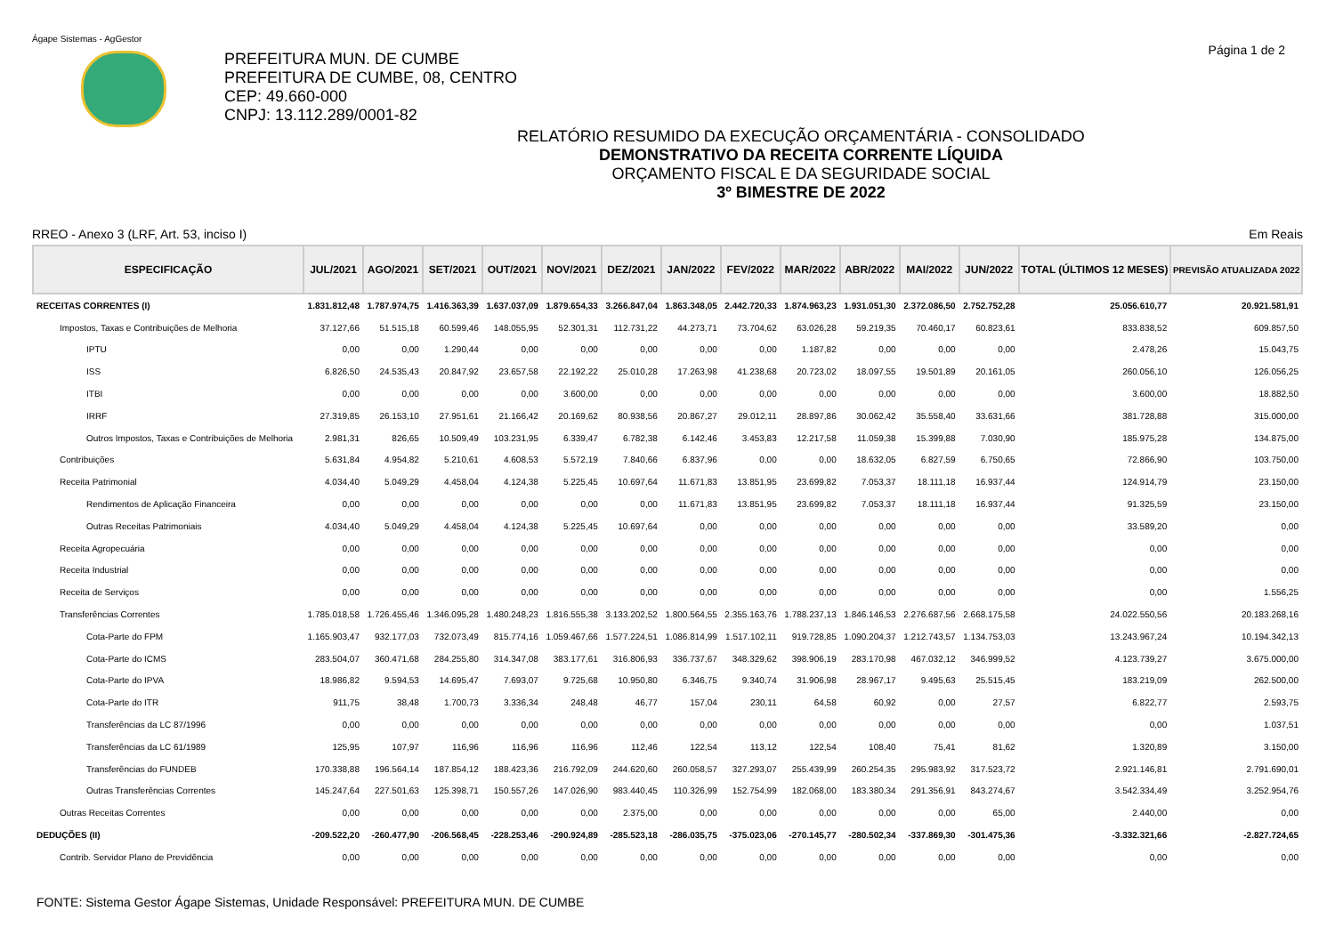Ágape Sistemas - AgGestor
PREFEITURA MUN. DE CUMBE
PREFEITURA DE CUMBE, 08, CENTRO
CEP: 49.660-000
CNPJ: 13.112.289/0001-82
Página 1 de 2
RELATÓRIO RESUMIDO DA EXECUÇÃO ORÇAMENTÁRIA - CONSOLIDADO
DEMONSTRATIVO DA RECEITA CORRENTE LÍQUIDA
ORÇAMENTO FISCAL E DA SEGURIDADE SOCIAL
3º BIMESTRE DE 2022
RREO - Anexo 3 (LRF, Art. 53, inciso I) Em Reais
| ESPECIFICAÇÃO | JUL/2021 | AGO/2021 | SET/2021 | OUT/2021 | NOV/2021 | DEZ/2021 | JAN/2022 | FEV/2022 | MAR/2022 | ABR/2022 | MAI/2022 | JUN/2022 | TOTAL (ÚLTIMOS 12 MESES) | PREVISÃO ATUALIZADA 2022 |
| --- | --- | --- | --- | --- | --- | --- | --- | --- | --- | --- | --- | --- | --- | --- |
| RECEITAS CORRENTES (I) | 1.831.812,48 | 1.787.974,75 | 1.416.363,39 | 1.637.037,09 | 1.879.654,33 | 3.266.847,04 | 1.863.348,05 | 2.442.720,33 | 1.874.963,23 | 1.931.051,30 | 2.372.086,50 | 2.752.752,28 | 25.056.610,77 | 20.921.581,91 |
| Impostos, Taxas e Contribuições de Melhoria | 37.127,66 | 51.515,18 | 60.599,46 | 148.055,95 | 52.301,31 | 112.731,22 | 44.273,71 | 73.704,62 | 63.026,28 | 59.219,35 | 70.460,17 | 60.823,61 | 833.838,52 | 609.857,50 |
| IPTU | 0,00 | 0,00 | 1.290,44 | 0,00 | 0,00 | 0,00 | 0,00 | 0,00 | 1.187,82 | 0,00 | 0,00 | 0,00 | 2.478,26 | 15.043,75 |
| ISS | 6.826,50 | 24.535,43 | 20.847,92 | 23.657,58 | 22.192,22 | 25.010,28 | 17.263,98 | 41.238,68 | 20.723,02 | 18.097,55 | 19.501,89 | 20.161,05 | 260.056,10 | 126.056,25 |
| ITBI | 0,00 | 0,00 | 0,00 | 0,00 | 3.600,00 | 0,00 | 0,00 | 0,00 | 0,00 | 0,00 | 0,00 | 0,00 | 3.600,00 | 18.882,50 |
| IRRF | 27.319,85 | 26.153,10 | 27.951,61 | 21.166,42 | 20.169,62 | 80.938,56 | 20.867,27 | 29.012,11 | 28.897,86 | 30.062,42 | 35.558,40 | 33.631,66 | 381.728,88 | 315.000,00 |
| Outros Impostos, Taxas e Contribuições de Melhoria | 2.981,31 | 826,65 | 10.509,49 | 103.231,95 | 6.339,47 | 6.782,38 | 6.142,46 | 3.453,83 | 12.217,58 | 11.059,38 | 15.399,88 | 7.030,90 | 185.975,28 | 134.875,00 |
| Contribuições | 5.631,84 | 4.954,82 | 5.210,61 | 4.608,53 | 5.572,19 | 7.840,66 | 6.837,96 | 0,00 | 0,00 | 18.632,05 | 6.827,59 | 6.750,65 | 72.866,90 | 103.750,00 |
| Receita Patrimonial | 4.034,40 | 5.049,29 | 4.458,04 | 4.124,38 | 5.225,45 | 10.697,64 | 11.671,83 | 13.851,95 | 23.699,82 | 7.053,37 | 18.111,18 | 16.937,44 | 124.914,79 | 23.150,00 |
| Rendimentos de Aplicação Financeira | 0,00 | 0,00 | 0,00 | 0,00 | 0,00 | 0,00 | 11.671,83 | 13.851,95 | 23.699,82 | 7.053,37 | 18.111,18 | 16.937,44 | 91.325,59 | 23.150,00 |
| Outras Receitas Patrimoniais | 4.034,40 | 5.049,29 | 4.458,04 | 4.124,38 | 5.225,45 | 10.697,64 | 0,00 | 0,00 | 0,00 | 0,00 | 0,00 | 0,00 | 33.589,20 | 0,00 |
| Receita Agropecuária | 0,00 | 0,00 | 0,00 | 0,00 | 0,00 | 0,00 | 0,00 | 0,00 | 0,00 | 0,00 | 0,00 | 0,00 | 0,00 | 0,00 |
| Receita Industrial | 0,00 | 0,00 | 0,00 | 0,00 | 0,00 | 0,00 | 0,00 | 0,00 | 0,00 | 0,00 | 0,00 | 0,00 | 0,00 | 0,00 |
| Receita de Serviços | 0,00 | 0,00 | 0,00 | 0,00 | 0,00 | 0,00 | 0,00 | 0,00 | 0,00 | 0,00 | 0,00 | 0,00 | 0,00 | 1.556,25 |
| Transferências Correntes | 1.785.018,58 | 1.726.455,46 | 1.346.095,28 | 1.480.248,23 | 1.816.555,38 | 3.133.202,52 | 1.800.564,55 | 2.355.163,76 | 1.788.237,13 | 1.846.146,53 | 2.276.687,56 | 2.668.175,58 | 24.022.550,56 | 20.183.268,16 |
| Cota-Parte do FPM | 1.165.903,47 | 932.177,03 | 732.073,49 | 815.774,16 | 1.059.467,66 | 1.577.224,51 | 1.086.814,99 | 1.517.102,11 | 919.728,85 | 1.090.204,37 | 1.212.743,57 | 1.134.753,03 | 13.243.967,24 | 10.194.342,13 |
| Cota-Parte do ICMS | 283.504,07 | 360.471,68 | 284.255,80 | 314.347,08 | 383.177,61 | 316.806,93 | 336.737,67 | 348.329,62 | 398.906,19 | 283.170,98 | 467.032,12 | 346.999,52 | 4.123.739,27 | 3.675.000,00 |
| Cota-Parte do IPVA | 18.986,82 | 9.594,53 | 14.695,47 | 7.693,07 | 9.725,68 | 10.950,80 | 6.346,75 | 9.340,74 | 31.906,98 | 28.967,17 | 9.495,63 | 25.515,45 | 183.219,09 | 262.500,00 |
| Cota-Parte do ITR | 911,75 | 38,48 | 1.700,73 | 3.336,34 | 248,48 | 46,77 | 157,04 | 230,11 | 64,58 | 60,92 | 0,00 | 27,57 | 6.822,77 | 2.593,75 |
| Transferências da LC 87/1996 | 0,00 | 0,00 | 0,00 | 0,00 | 0,00 | 0,00 | 0,00 | 0,00 | 0,00 | 0,00 | 0,00 | 0,00 | 0,00 | 1.037,51 |
| Transferências da LC 61/1989 | 125,95 | 107,97 | 116,96 | 116,96 | 116,96 | 112,46 | 122,54 | 113,12 | 122,54 | 108,40 | 75,41 | 81,62 | 1.320,89 | 3.150,00 |
| Transferências do FUNDEB | 170.338,88 | 196.564,14 | 187.854,12 | 188.423,36 | 216.792,09 | 244.620,60 | 260.058,57 | 327.293,07 | 255.439,99 | 260.254,35 | 295.983,92 | 317.523,72 | 2.921.146,81 | 2.791.690,01 |
| Outras Transferências Correntes | 145.247,64 | 227.501,63 | 125.398,71 | 150.557,26 | 147.026,90 | 983.440,45 | 110.326,99 | 152.754,99 | 182.068,00 | 183.380,34 | 291.356,91 | 843.274,67 | 3.542.334,49 | 3.252.954,76 |
| Outras Receitas Correntes | 0,00 | 0,00 | 0,00 | 0,00 | 0,00 | 2.375,00 | 0,00 | 0,00 | 0,00 | 0,00 | 0,00 | 65,00 | 2.440,00 | 0,00 |
| DEDUÇÕES (II) | -209.522,20 | -260.477,90 | -206.568,45 | -228.253,46 | -290.924,89 | -285.523,18 | -286.035,75 | -375.023,06 | -270.145,77 | -280.502,34 | -337.869,30 | -301.475,36 | -3.332.321,66 | -2.827.724,65 |
| Contrib. Servidor Plano de Previdência | 0,00 | 0,00 | 0,00 | 0,00 | 0,00 | 0,00 | 0,00 | 0,00 | 0,00 | 0,00 | 0,00 | 0,00 | 0,00 | 0,00 |
FONTE: Sistema Gestor Ágape Sistemas, Unidade Responsável: PREFEITURA MUN. DE CUMBE